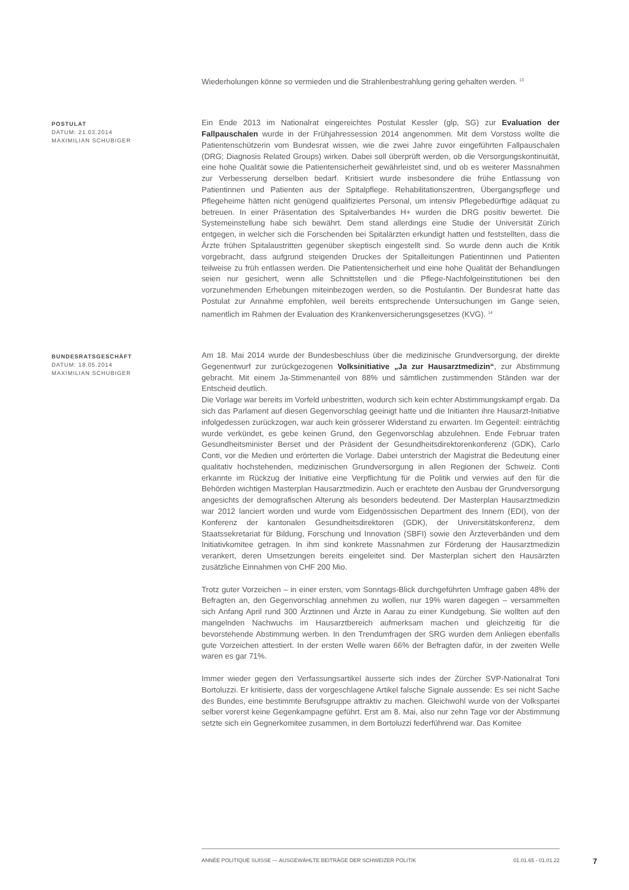Wiederholungen könne so vermieden und die Strahlenbestrahlung gering gehalten werden. <sup>13</sup>
POSTULAT
DATUM: 21.03.2014
MAXIMILIAN SCHUBIGER
Ein Ende 2013 im Nationalrat eingereichtes Postulat Kessler (glp, SG) zur Evaluation der Fallpauschalen wurde in der Frühjahressession 2014 angenommen. Mit dem Vorstoss wollte die Patientenschützerin vom Bundesrat wissen, wie die zwei Jahre zuvor eingeführten Fallpauschalen (DRG; Diagnosis Related Groups) wirken. Dabei soll überprüft werden, ob die Versorgungskontinuität, eine hohe Qualität sowie die Patientensicherheit gewährleistet sind, und ob es weiterer Massnahmen zur Verbesserung derselben bedarf. Kritisiert wurde insbesondere die frühe Entlassung von Patientinnen und Patienten aus der Spitalpflege. Rehabilitationszentren, Übergangspflege und Pflegeheime hätten nicht genügend qualifiziertes Personal, um intensiv Pflegebedürftige adäquat zu betreuen. In einer Präsentation des Spitalverbandes H+ wurden die DRG positiv bewertet. Die Systemeinstellung habe sich bewährt. Dem stand allerdings eine Studie der Universität Zürich entgegen, in welcher sich die Forschenden bei Spitalärzten erkundigt hatten und feststellten, dass die Ärzte frühen Spitalaustritten gegenüber skeptisch eingestellt sind. So wurde denn auch die Kritik vorgebracht, dass aufgrund steigenden Druckes der Spitalleitungen Patientinnen und Patienten teilweise zu früh entlassen werden. Die Patientensicherheit und eine hohe Qualität der Behandlungen seien nur gesichert, wenn alle Schnittstellen und die Pflege-Nachfolgeinstitutionen bei den vorzunehmenden Erhebungen miteinbezogen werden, so die Postulantin. Der Bundesrat hatte das Postulat zur Annahme empfohlen, weil bereits entsprechende Untersuchungen im Gange seien, namentlich im Rahmen der Evaluation des Krankenversicherungsgesetzes (KVG). <sup>14</sup>
BUNDESRATSGESCHÄFT
DATUM: 18.05.2014
MAXIMILIAN SCHUBIGER
Am 18. Mai 2014 wurde der Bundesbeschluss über die medizinische Grundversorgung, der direkte Gegenentwurf zur zurückgezogenen Volksinitiative „Ja zur Hausarztmedizin“, zur Abstimmung gebracht. Mit einem Ja-Stimmenanteil von 88% und sämtlichen zustimmenden Ständen war der Entscheid deutlich.
Die Vorlage war bereits im Vorfeld unbestritten, wodurch sich kein echter Abstimmungskampf ergab. Da sich das Parlament auf diesen Gegenvorschlag geeinigt hatte und die Initianten ihre Hausarzt-Initiative infolgedessen zurückzogen, war auch kein grösserer Widerstand zu erwarten. Im Gegenteil: einträchtig wurde verkündet, es gebe keinen Grund, den Gegenvorschlag abzulehnen. Ende Februar traten Gesundheitsminister Berset und der Präsident der Gesundheitsdirektorenkonferenz (GDK), Carlo Conti, vor die Medien und erörterten die Vorlage. Dabei unterstrich der Magistrat die Bedeutung einer qualitativ hochstehenden, medizinischen Grundversorgung in allen Regionen der Schweiz. Conti erkannte im Rückzug der Initiative eine Verpflichtung für die Politik und verwies auf den für die Behörden wichtigen Masterplan Hausarztmedizin. Auch er erachtete den Ausbau der Grundversorgung angesichts der demografischen Alterung als besonders bedeutend. Der Masterplan Hausarztmedizin war 2012 lanciert worden und wurde vom Eidgenössischen Department des Innern (EDI), von der Konferenz der kantonalen Gesundheitsdirektoren (GDK), der Universitätskonferenz, dem Staatssekretariat für Bildung, Forschung und Innovation (SBFI) sowie den Ärzteverbänden und dem Initiativkomitee getragen. In ihm sind konkrete Massnahmen zur Förderung der Hausarztmedizin verankert, deren Umsetzungen bereits eingeleitet sind. Der Masterplan sichert den Hausärzten zusätzliche Einnahmen von CHF 200 Mio.
Trotz guter Vorzeichen – in einer ersten, vom Sonntags-Blick durchgeführten Umfrage gaben 48% der Befragten an, den Gegenvorschlag annehmen zu wollen, nur 19% waren dagegen – versammelten sich Anfang April rund 300 Ärztinnen und Ärzte in Aarau zu einer Kundgebung. Sie wollten auf den mangelnden Nachwuchs im Hausarztbereich aufmerksam machen und gleichzeitig für die bevorstehende Abstimmung werben. In den Trendumfragen der SRG wurden dem Anliegen ebenfalls gute Vorzeichen attestiert. In der ersten Welle waren 66% der Befragten dafür, in der zweiten Welle waren es gar 71%.
Immer wieder gegen den Verfassungsartikel äusserte sich indes der Zürcher SVP-Nationalrat Toni Bortoluzzi. Er kritisierte, dass der vorgeschlagene Artikel falsche Signale aussende: Es sei nicht Sache des Bundes, eine bestimmte Berufsgruppe attraktiv zu machen. Gleichwohl wurde von der Volkspartei selber vorerst keine Gegenkampagne geführt. Erst am 8. Mai, also nur zehn Tage vor der Abstimmung setzte sich ein Gegnerkomitee zusammen, in dem Bortoluzzi federführend war. Das Komitee
ANNÉE POLITIQUE SUISSE — AUSGEWÄHLTE BEITRÄGE DER SCHWEIZER POLITIK 01.01.65 - 01.01.22
7